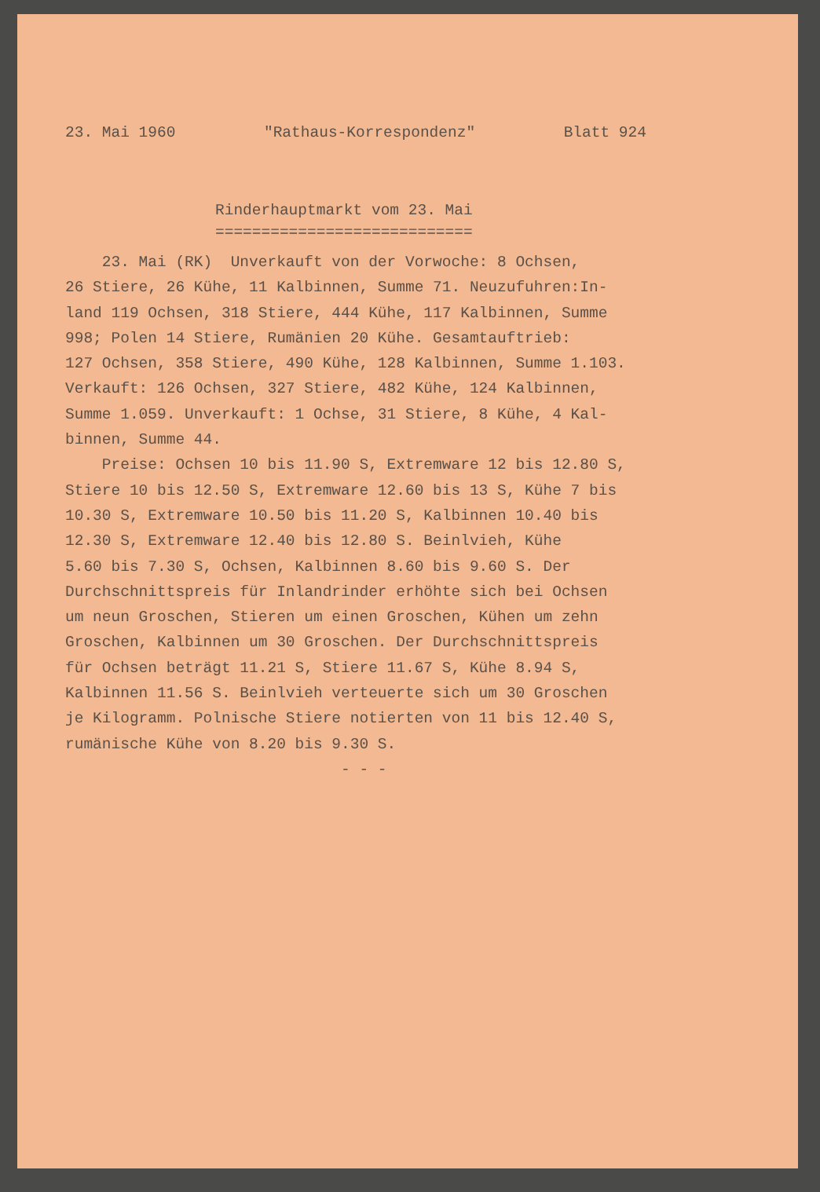23. Mai 1960 "Rathaus-Korrespondenz" Blatt 924
Rinderhauptmarkt vom 23. Mai ============================
23. Mai (RK) Unverkauft von der Vorwoche: 8 Ochsen, 26 Stiere, 26 Kühe, 11 Kalbinnen, Summe 71. Neuzufuhren:In- land 119 Ochsen, 318 Stiere, 444 Kühe, 117 Kalbinnen, Summe 998; Polen 14 Stiere, Rumänien 20 Kühe. Gesamtauftrieb: 127 Ochsen, 358 Stiere, 490 Kühe, 128 Kalbinnen, Summe 1.103. Verkauft: 126 Ochsen, 327 Stiere, 482 Kühe, 124 Kalbinnen, Summe 1.059. Unverkauft: 1 Ochse, 31 Stiere, 8 Kühe, 4 Kal- binnen, Summe 44. Preise: Ochsen 10 bis 11.90 S, Extremware 12 bis 12.80 S, Stiere 10 bis 12.50 S, Extremware 12.60 bis 13 S, Kühe 7 bis 10.30 S, Extremware 10.50 bis 11.20 S, Kalbinnen 10.40 bis 12.30 S, Extremware 12.40 bis 12.80 S. Beinlvieh, Kühe 5.60 bis 7.30 S, Ochsen, Kalbinnen 8.60 bis 9.60 S. Der Durchschnittspreis für Inlandrinder erhöhte sich bei Ochsen um neun Groschen, Stieren um einen Groschen, Kühen um zehn Groschen, Kalbinnen um 30 Groschen. Der Durchschnittspreis für Ochsen beträgt 11.21 S, Stiere 11.67 S, Kühe 8.94 S, Kalbinnen 11.56 S. Beinlvieh verteuerte sich um 30 Groschen je Kilogramm. Polnische Stiere notierten von 11 bis 12.40 S, rumänische Kühe von 8.20 bis 9.30 S. - - -